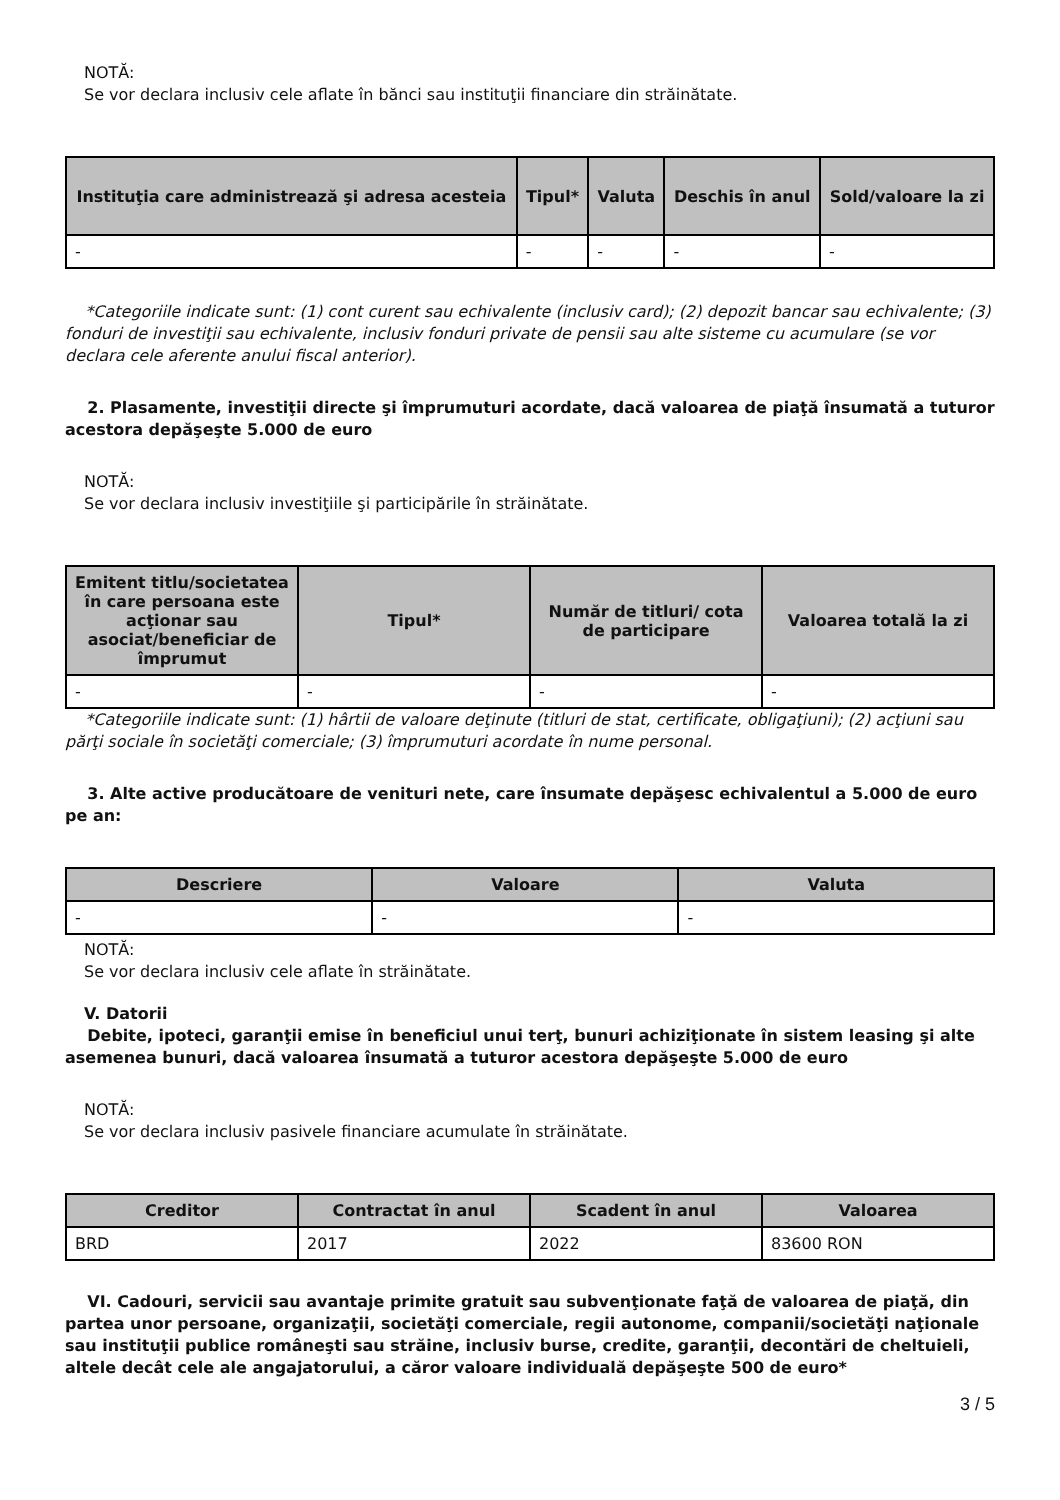NOTĂ:
Se vor declara inclusiv cele aflate în bănci sau instituţii financiare din străinătate.
| Instituţia care administrează şi adresa acesteia | Tipul* | Valuta | Deschis în anul | Sold/valoare la zi |
| --- | --- | --- | --- | --- |
| - | - | - | - | - |
*Categoriile indicate sunt: (1) cont curent sau echivalente (inclusiv card); (2) depozit bancar sau echivalente; (3) fonduri de investiţii sau echivalente, inclusiv fonduri private de pensii sau alte sisteme cu acumulare (se vor declara cele aferente anului fiscal anterior).
2. Plasamente, investiţii directe şi împrumuturi acordate, dacă valoarea de piaţă însumată a tuturor acestora depăşeşte 5.000 de euro
NOTĂ:
Se vor declara inclusiv investiţiile şi participările în străinătate.
| Emitent titlu/societatea în care persoana este acţionar sau asociat/beneficiar de împrumut | Tipul* | Număr de titluri/ cota de participare | Valoarea totală la zi |
| --- | --- | --- | --- |
| - | - | - | - |
*Categoriile indicate sunt: (1) hârtii de valoare deţinute (titluri de stat, certificate, obligaţiuni); (2) acţiuni sau părţi sociale în societăţi comerciale; (3) împrumuturi acordate în nume personal.
3. Alte active producătoare de venituri nete, care însumate depăşesc echivalentul a 5.000 de euro pe an:
| Descriere | Valoare | Valuta |
| --- | --- | --- |
| - | - | - |
NOTĂ:
Se vor declara inclusiv cele aflate în străinătate.
V. Datorii
Debite, ipoteci, garanţii emise în beneficiul unui terţ, bunuri achiziţionate în sistem leasing şi alte asemenea bunuri, dacă valoarea însumată a tuturor acestora depăşeşte 5.000 de euro
NOTĂ:
Se vor declara inclusiv pasivele financiare acumulate în străinătate.
| Creditor | Contractat în anul | Scadent în anul | Valoarea |
| --- | --- | --- | --- |
| BRD | 2017 | 2022 | 83600 RON |
VI. Cadouri, servicii sau avantaje primite gratuit sau subvenţionate faţă de valoarea de piaţă, din partea unor persoane, organizaţii, societăţi comerciale, regii autonome, companii/societăţi naţionale sau instituţii publice româneşti sau străine, inclusiv burse, credite, garanţii, decontări de cheltuieli, altele decât cele ale angajatorului, a căror valoare individuală depăşeşte 500 de euro*
3 / 5